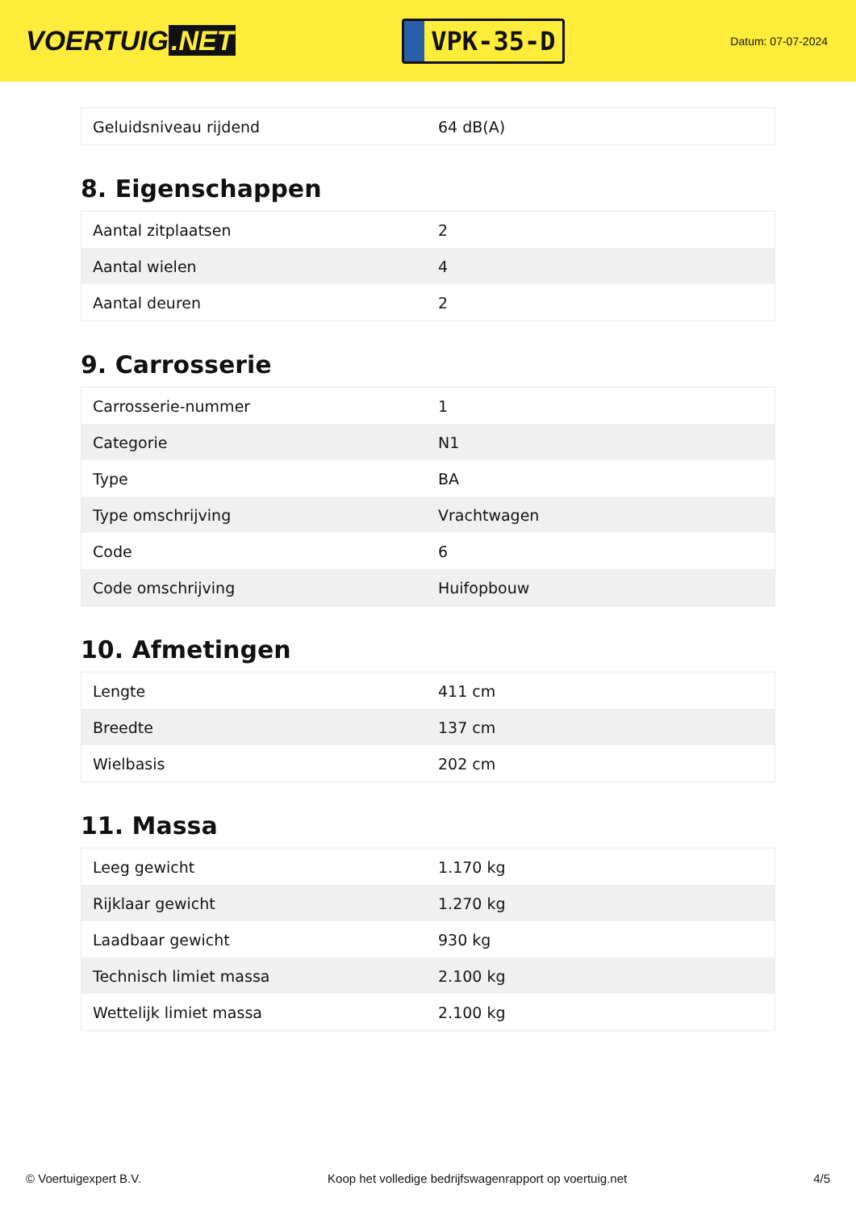VOERTUIG.NET
VPK-35-D
Datum: 07-07-2024
| Geluidsniveau rijdend | 64 dB(A) |
8. Eigenschappen
| Aantal zitplaatsen | 2 |
| Aantal wielen | 4 |
| Aantal deuren | 2 |
9. Carrosserie
| Carrosserie-nummer | 1 |
| Categorie | N1 |
| Type | BA |
| Type omschrijving | Vrachtwagen |
| Code | 6 |
| Code omschrijving | Huifopbouw |
10. Afmetingen
| Lengte | 411 cm |
| Breedte | 137 cm |
| Wielbasis | 202 cm |
11. Massa
| Leeg gewicht | 1.170 kg |
| Rijklaar gewicht | 1.270 kg |
| Laadbaar gewicht | 930 kg |
| Technisch limiet massa | 2.100 kg |
| Wettelijk limiet massa | 2.100 kg |
© Voertuigexpert B.V. Koop het volledige bedrijfswagenrapport op voertuig.net 4/5